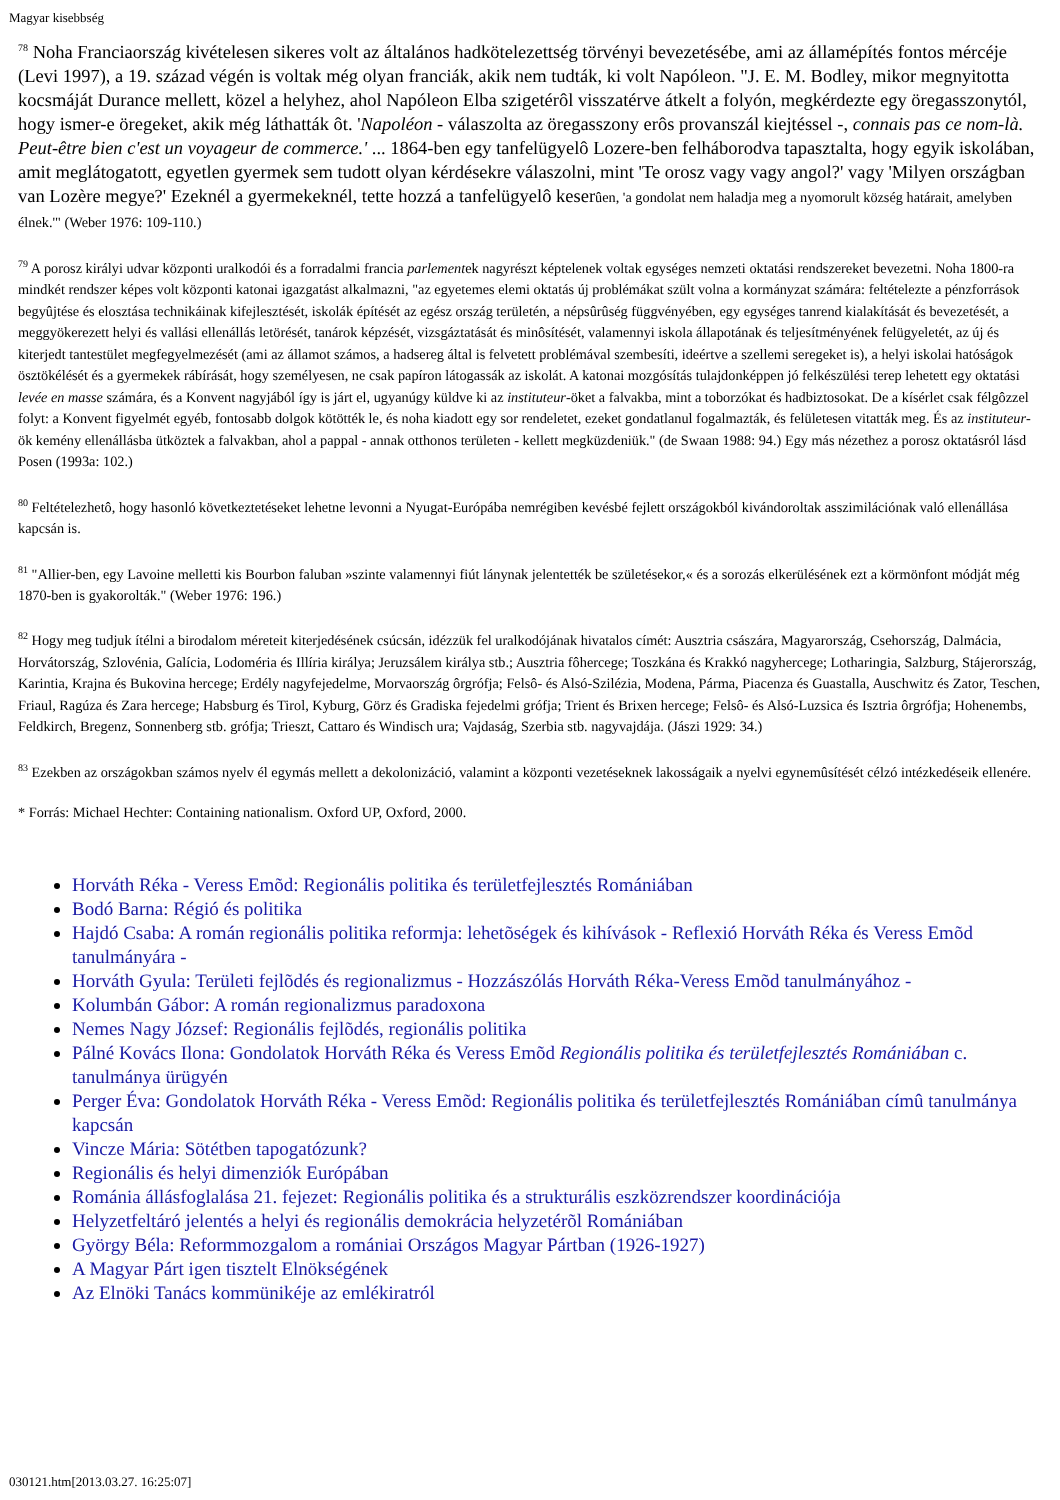Magyar kisebbség
<sup>78</sup> Noha Franciaország kivételesen sikeres volt az általános hadkötelezettség törvényi bevezetésébe, ami az államépítés fontos mércéje (Levi 1997), a 19. század végén is voltak még olyan franciák, akik nem tudták, ki volt Napóleon. "J. E. M. Bodley, mikor megnyitotta kocsmáját Durance mellett, közel a helyhez, ahol Napóleon Elba szigetérôl visszatérve átkelt a folyón, megkérdezte egy öregasszonytól, hogy ismer-e öregeket, akik még láthatták ôt. 'Napoléon - válaszolta az öregasszony erôs provanszál kiejtéssel -, connais pas ce nom-là. Peut-être bien c'est un voyageur de commerce.' ... 1864-ben egy tanfelügyelô Lozere-ben felháborodva tapasztalta, hogy egyik iskolában, amit meglátogatott, egyetlen gyermek sem tudott olyan kérdésekre válaszolni, mint 'Te orosz vagy vagy angol?' vagy 'Milyen országban van Lozère megye?' Ezeknél a gyermekeknél, tette hozzá a tanfelügyelô keserûen, 'a gondolat nem haladja meg a nyomorult község határait, amelyben élnek.'" (Weber 1976: 109-110.)
<sup>79</sup> A porosz királyi udvar központi uralkodói és a forradalmi francia parlementek nagyrészt képtelenek voltak egységes nemzeti oktatási rendszereket bevezetni. Noha 1800-ra mindkét rendszer képes volt központi katonai igazgatást alkalmazni, "az egyetemes elemi oktatás új problémákat szült volna a kormányzat számára: feltételezte a pénzforrások begyûjtése és elosztása technikáinak kifejlesztését, iskolák építését az egész ország területén, a népsûrûség függvényében, egy egységes tanrend kialakítását és bevezetését, a meggyökerezett helyi és vallási ellenállás letörését, tanárok képzését, vizsgáztatását és minôsítését, valamennyi iskola állapotának és teljesítményének felügyeletét, az új és kiterjedt tantestület megfegyelmezését (ami az államot számos, a hadsereg által is felvetett problémával szembesíti, ideértve a szellemi seregeket is), a helyi iskolai hatóságok ösztökélését és a gyermekek rábírását, hogy személyesen, ne csak papíron látogassák az iskolát. A katonai mozgósítás tulajdonképpen jó felkészülési terep lehetett egy oktatási levée en masse számára, és a Konvent nagyjából így is járt el, ugyanúgy küldve ki az instituteur-öket a falvakba, mint a toborzókat és hadbiztosokat. De a kísérlet csak félgôzzel folyt: a Konvent figyelmét egyéb, fontosabb dolgok kötötték le, és noha kiadott egy sor rendeletet, ezeket gondatlanul fogalmazták, és felületesen vitatták meg. És az instituteur-ök kemény ellenállásba ütköztek a falvakban, ahol a pappal - annak otthonos területen - kellett megküzdeniük." (de Swaan 1988: 94.) Egy más nézethez a porosz oktatásról lásd Posen (1993a: 102.)
<sup>80</sup> Feltételezhetô, hogy hasonló következtetéseket lehetne levonni a Nyugat-Európába nemrégiben kevésbé fejlett országokból kivándoroltak asszimilációnak való ellenállása kapcsán is.
<sup>81</sup> "Allier-ben, egy Lavoine melletti kis Bourbon faluban »szinte valamennyi fiút lánynak jelentették be születésekor,« és a sorozás elkerülésének ezt a körmönfont módját még 1870-ben is gyakorolták." (Weber 1976: 196.)
<sup>82</sup> Hogy meg tudjuk ítélni a birodalom méreteit kiterjedésének csúcsán, idézzük fel uralkodójának hivatalos címét: Ausztria császára, Magyarország, Csehország, Dalmácia, Horvátország, Szlovénia, Galícia, Lodoméria és Illíria királya; Jeruzsálem királya stb.; Ausztria fôhercege; Toszkána és Krakkó nagyhercege; Lotharingia, Salzburg, Stájerország, Karintia, Krajna és Bukovina hercege; Erdély nagyfejedelme, Morvaország ôrgrófja; Felsô- és Alsó-Szilézia, Modena, Párma, Piacenza és Guastalla, Auschwitz és Zator, Teschen, Friaul, Ragúza és Zara hercege; Habsburg és Tirol, Kyburg, Görz és Gradiska fejedelmi grófja; Trient és Brixen hercege; Felsô- és Alsó-Luzsica és Isztria ôrgrófja; Hohenembs, Feldkirch, Bregenz, Sonnenberg stb. grófja; Trieszt, Cattaro és Windisch ura; Vajdaság, Szerbia stb. nagyvajdája. (Jászi 1929: 34.)
<sup>83</sup> Ezekben az országokban számos nyelv él egymás mellett a dekolonizáció, valamint a központi vezetéseknek lakosságaik a nyelvi egynemûsítését célzó intézkedéseik ellenére.
* Forrás: Michael Hechter: Containing nationalism. Oxford UP, Oxford, 2000.
Horváth Réka - Veress Emõd: Regionális politika és területfejlesztés Romániában
Bodó Barna: Régió és politika
Hajdó Csaba: A román regionális politika reformja: lehetõségek és kihívások - Reflexió Horváth Réka és Veress Emõd tanulmányára -
Horváth Gyula: Területi fejlõdés és regionalizmus - Hozzászólás Horváth Réka-Veress Emõd tanulmányához -
Kolumbán Gábor: A román regionalizmus paradoxona
Nemes Nagy József: Regionális fejlõdés, regionális politika
Pálné Kovács Ilona: Gondolatok Horváth Réka és Veress Emõd Regionális politika és területfejlesztés Romániában c. tanulmánya ürügyén
Perger Éva: Gondolatok Horváth Réka - Veress Emõd: Regionális politika és területfejlesztés Romániában címû tanulmánya kapcsán
Vincze Mária: Sötétben tapogatózunk?
Regionális és helyi dimenziók Európában
Románia állásfoglalása 21. fejezet: Regionális politika és a strukturális eszközrendszer koordinációja
Helyzetfeltáró jelentés a helyi és regionális demokrácia helyzetérõl Romániában
György Béla: Reformmozgalom a romániai Országos Magyar Pártban (1926-1927)
A Magyar Párt igen tisztelt Elnökségének
Az Elnöki Tanács kommünikéje az emlékiratról
030121.htm[2013.03.27. 16:25:07]